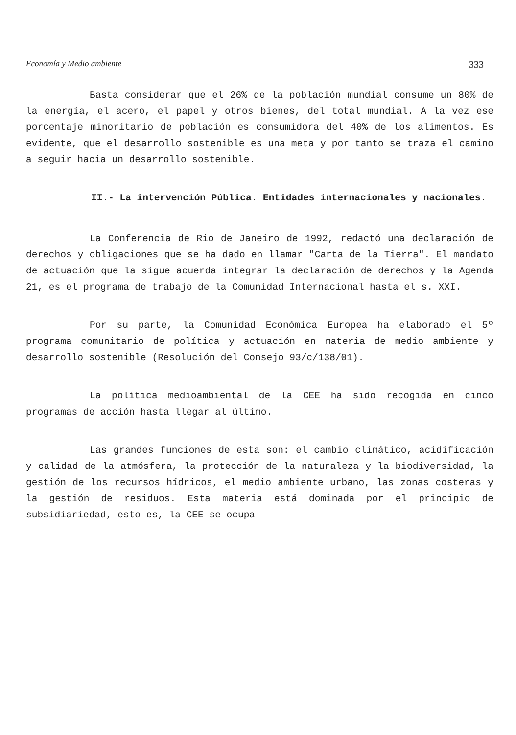Economía y Medio ambiente 333
Basta considerar que el 26% de la población mundial consume un 80% de la energía, el acero, el papel y otros bienes, del total mundial. A la vez ese porcentaje minoritario de población es consumidora del 40% de los alimentos. Es evidente, que el desarrollo sostenible es una meta y por tanto se traza el camino a seguir hacia un desarrollo sostenible.
II.- La intervención Pública. Entidades internacionales y nacionales.
La Conferencia de Rio de Janeiro de 1992, redactó una declaración de derechos y obligaciones que se ha dado en llamar "Carta de la Tierra". El mandato de actuación que la sigue acuerda integrar la declaración de derechos y la Agenda 21, es el programa de trabajo de la Comunidad Internacional hasta el s. XXI.
Por su parte, la Comunidad Económica Europea ha elaborado el 5º programa comunitario de política y actuación en materia de medio ambiente y desarrollo sostenible (Resolución del Consejo 93/c/138/01).
La política medioambiental de la CEE ha sido recogida en cinco programas de acción hasta llegar al último.
Las grandes funciones de esta son: el cambio climático, acidificación y calidad de la atmósfera, la protección de la naturaleza y la biodiversidad, la gestión de los recursos hídricos, el medio ambiente urbano, las zonas costeras y la gestión de residuos. Esta materia está dominada por el principio de subsidiariedad, esto es, la CEE se ocupa